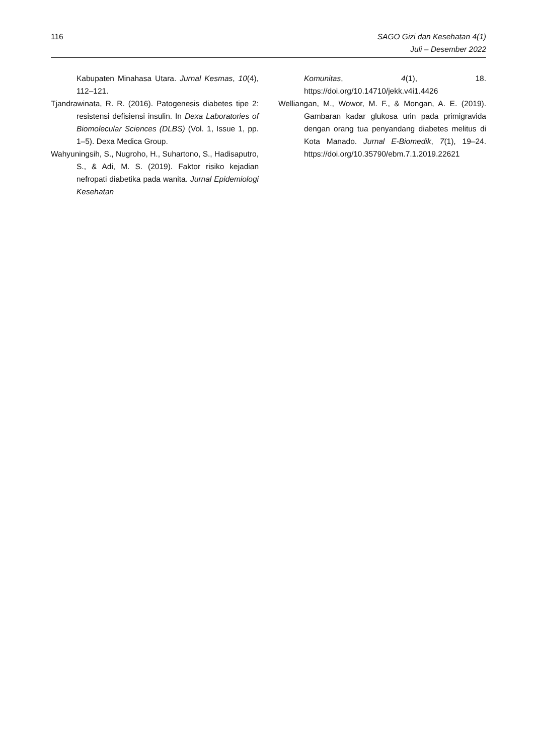116 SAGO Gizi dan Kesehatan 4(1)
Juli – Desember 2022
Kabupaten Minahasa Utara. Jurnal Kesmas, 10(4), 112–121.
Tjandrawinata, R. R. (2016). Patogenesis diabetes tipe 2: resistensi defisiensi insulin. In Dexa Laboratories of Biomolecular Sciences (DLBS) (Vol. 1, Issue 1, pp. 1–5). Dexa Medica Group.
Wahyuningsih, S., Nugroho, H., Suhartono, S., Hadisaputro, S., & Adi, M. S. (2019). Faktor risiko kejadian nefropati diabetika pada wanita. Jurnal Epidemiologi Kesehatan
Komunitas, 4(1), 18. https://doi.org/10.14710/jekk.v4i1.4426
Welliangan, M., Wowor, M. F., & Mongan, A. E. (2019). Gambaran kadar glukosa urin pada primigravida dengan orang tua penyandang diabetes melitus di Kota Manado. Jurnal E-Biomedik, 7(1), 19–24. https://doi.org/10.35790/ebm.7.1.2019.22621